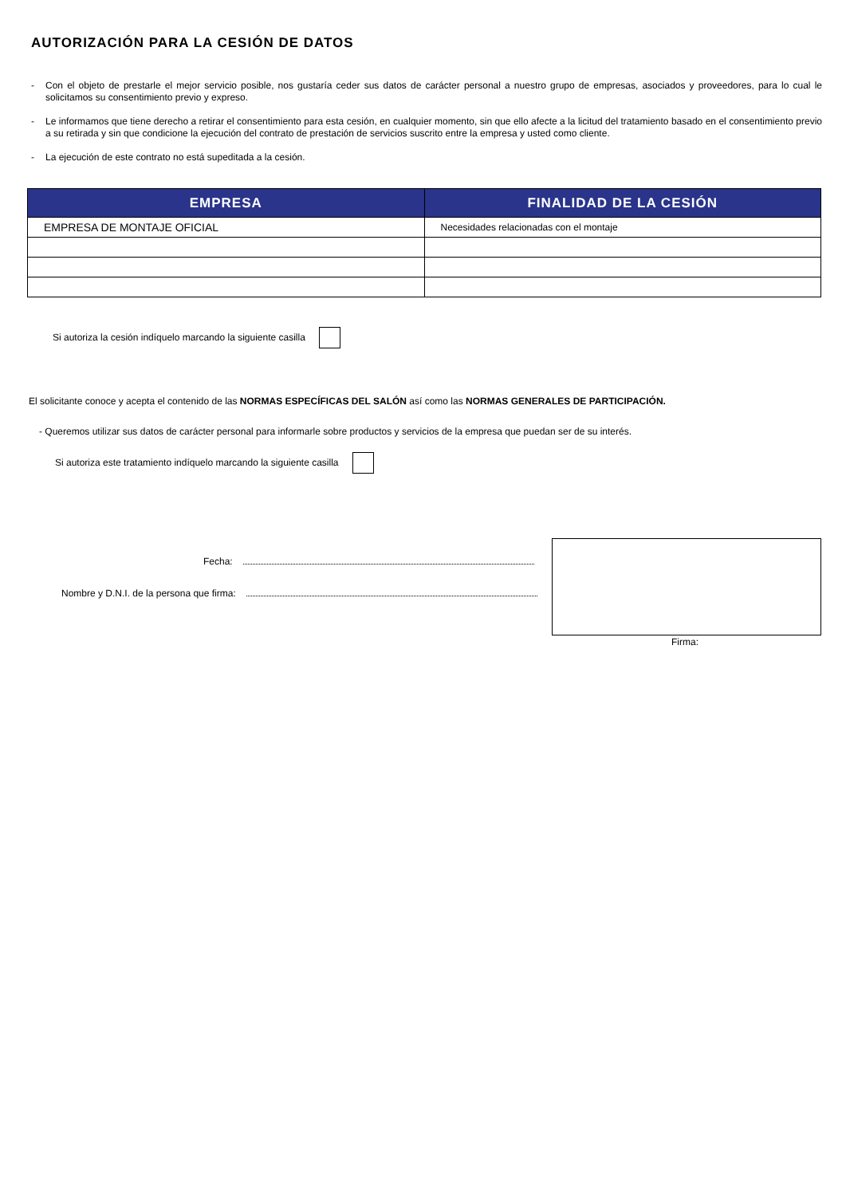AUTORIZACIÓN PARA LA CESIÓN DE DATOS
- Con el objeto de prestarle el mejor servicio posible, nos gustaría ceder sus datos de carácter personal a nuestro grupo de empresas, asociados y proveedores, para lo cual le solicitamos su consentimiento previo y expreso.
- Le informamos que tiene derecho a retirar el consentimiento para esta cesión, en cualquier momento, sin que ello afecte a la licitud del tratamiento basado en el consentimiento previo a su retirada y sin que condicione la ejecución del contrato de prestación de servicios suscrito entre la empresa y usted como cliente.
- La ejecución de este contrato no está supeditada a la cesión.
| EMPRESA | FINALIDAD DE LA CESIÓN |
| --- | --- |
| EMPRESA DE MONTAJE OFICIAL | Necesidades relacionadas con el montaje |
Si autoriza la cesión indíquelo marcando la siguiente casilla
El solicitante conoce y acepta el contenido de las NORMAS ESPECÍFICAS DEL SALÓN así como las NORMAS GENERALES DE PARTICIPACIÓN.
- Queremos utilizar sus datos de carácter personal para informarle sobre productos y servicios de la empresa que puedan ser de su interés.
Si autoriza este tratamiento indíquelo marcando la siguiente casilla
Fecha:
Nombre y D.N.I. de la persona que firma:
Firma: